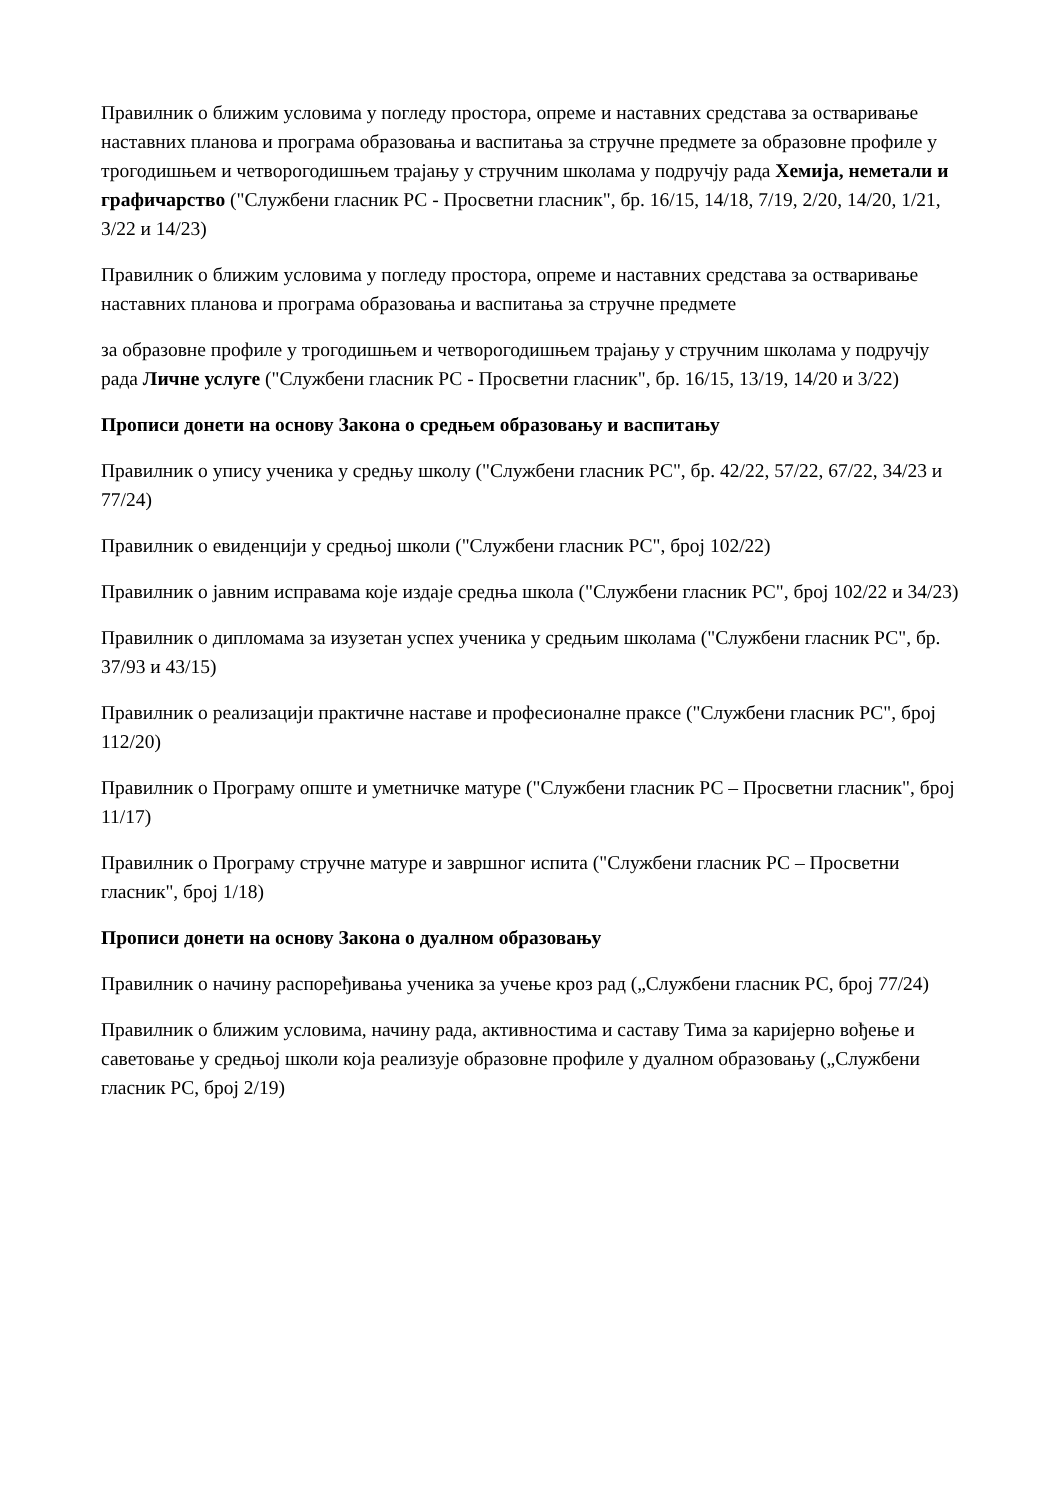Правилник о ближим условима у погледу простора, опреме и наставних средстава за остваривање наставних планова и програма образовања и васпитања за стручне предмете за образовне профиле у трогодишњем и четворогодишњем трајању у стручним школама у подручју рада Хемија, неметали и графичарство ("Службени гласник РС - Просветни гласник", бр. 16/15, 14/18, 7/19, 2/20, 14/20, 1/21, 3/22 и 14/23)
Правилник о ближим условима у погледу простора, опреме и наставних средстава за остваривање наставних планова и програма образовања и васпитања за стручне предмете
за образовне профиле у трогодишњем и четворогодишњем трајању у стручним школама у подручју рада Личне услуге ("Службени гласник РС - Просветни гласник", бр. 16/15, 13/19, 14/20 и 3/22)
Прописи донети на основу Закона о средњем образовању и васпитању
Правилник о упису ученика у средњу школу ("Службени гласник РС", бр. 42/22, 57/22, 67/22, 34/23 и 77/24)
Правилник о евиденцији у средњој школи ("Службени гласник РС", број 102/22)
Правилник о јавним исправама које издаје средња школа ("Службени гласник РС", број 102/22 и 34/23)
Правилник о дипломама за изузетан успех ученика у средњим школама ("Службени гласник РС", бр. 37/93 и 43/15)
Правилник о реализацији практичне наставе и професионалне праксе ("Службени гласник РС", број 112/20)
Правилник о Програму опште и уметничке матуре ("Службени гласник РС – Просветни гласник", број 11/17)
Правилник о Програму стручне матуре и завршног испита ("Службени гласник РС – Просветни гласник", број 1/18)
Прописи донети на основу Закона о дуалном образовању
Правилник о начину распоређивања ученика за учење кроз рад („Службени гласник РС, број 77/24)
Правилник о ближим условима, начину рада, активностима и саставу Тима за каријерно вођење и саветовање у средњој школи која реализује образовне профиле у дуалном образовању („Службени гласник РС, број 2/19)